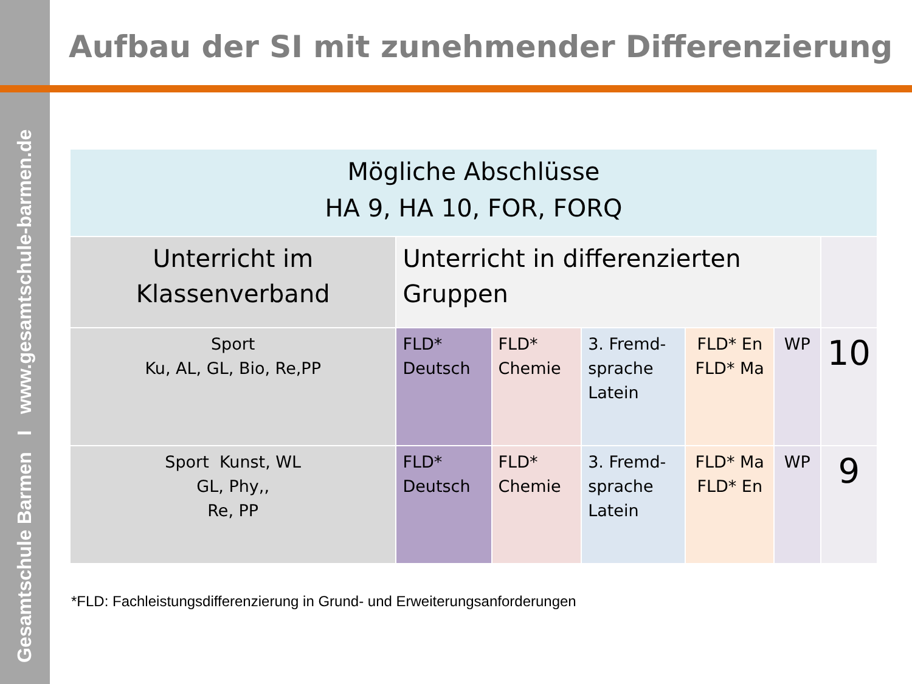Gesamtschule Barmen I www.gesamtschule-barmen.de
Aufbau der SI mit zunehmender Differenzierung
| Mögliche Abschlüsse HA 9, HA 10, FOR, FORQ | | | | | | |
| Unterricht im Klassenverband | Unterricht in differenzierten Gruppen | | | | | |
| Sport Ku, AL, GL, Bio, Re,PP | FLD* Deutsch | FLD* Chemie | 3. Fremd- sprache Latein | FLD* En FLD* Ma | WP | 10 |
| Sport Kunst, WL GL, Phy,, Re, PP | FLD* Deutsch | FLD* Chemie | 3. Fremd- sprache Latein | FLD* Ma FLD* En | WP | 9 |
*FLD: Fachleistungsdifferenzierung in Grund- und Erweiterungsanforderungen